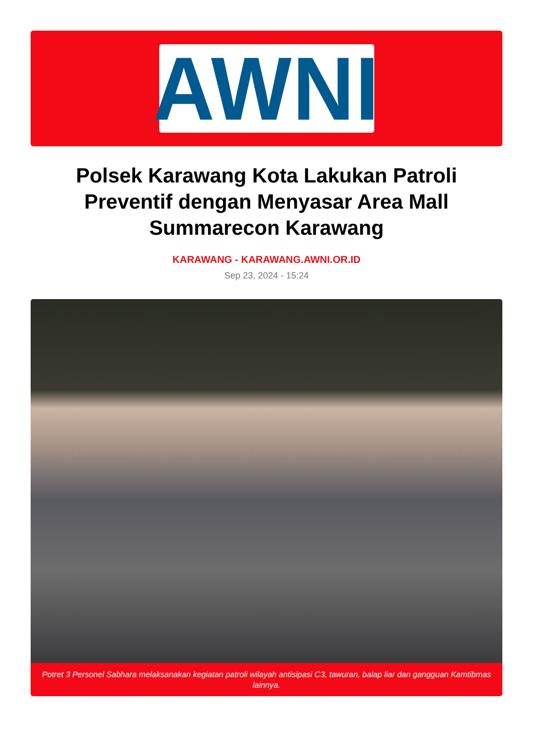AWNI
Polsek Karawang Kota Lakukan Patroli Preventif dengan Menyasar Area Mall Summarecon Karawang
KARAWANG - KARAWANG.AWNI.OR.ID
Sep 23, 2024 - 15:24
Potret 3 Personel Sabhara melaksanakan kegiatan patroli wilayah antisipasi C3, tawuran, balap liar dan gangguan Kamtibmas lainnya.